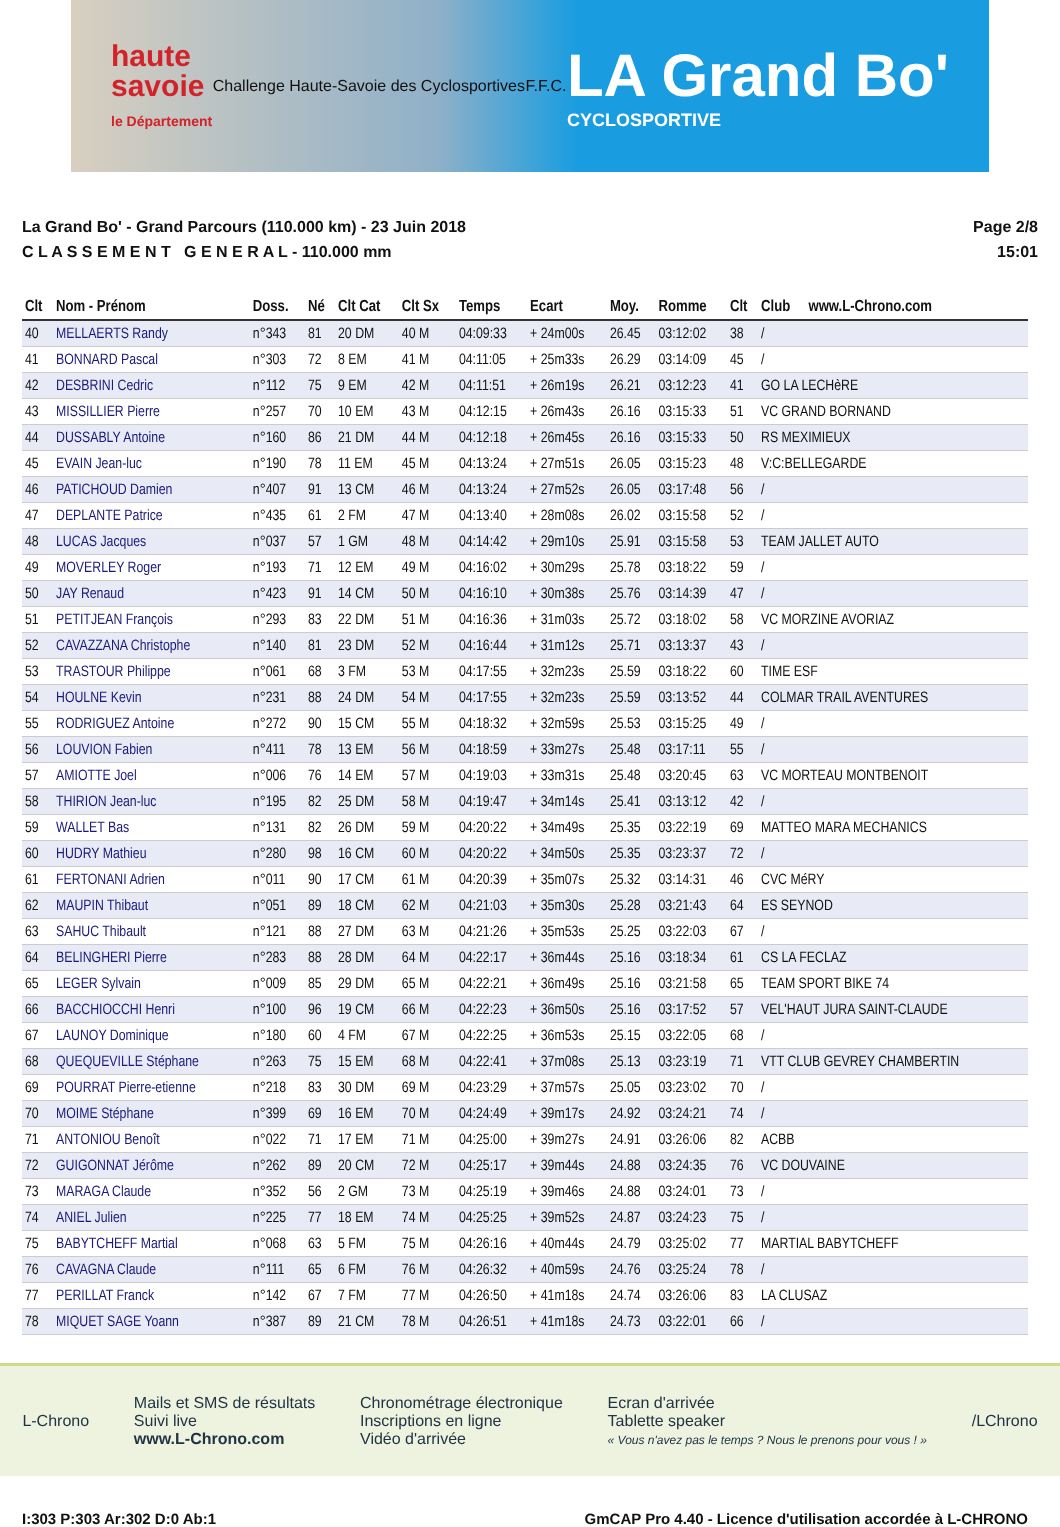haute
savoie
le Département
Challenge Haute-Savoie des Cyclosportives
F.F.C.
LA Grand Bo'
CYCLOSPORTIVE
La Grand Bo' - Grand Parcours (110.000 km) - 23 Juin 2018
C L A S S E M E N T G E N E R A L - 110.000 mm
Page 2/8
15:01
| Clt | Nom - Prénom | Doss. | Né | Clt Cat | Clt Sx | Temps | Ecart | Moy. | Romme | Clt | Club www.L-Chrono.com |
| --- | --- | --- | --- | --- | --- | --- | --- | --- | --- | --- | --- |
| 40 | MELLAERTS Randy | n°343 | 81 | 20 DM | 40 M | 04:09:33 | + 24m00s | 26.45 | 03:12:02 | 38 | / |
| 41 | BONNARD Pascal | n°303 | 72 | 8 EM | 41 M | 04:11:05 | + 25m33s | 26.29 | 03:14:09 | 45 | / |
| 42 | DESBRINI Cedric | n°112 | 75 | 9 EM | 42 M | 04:11:51 | + 26m19s | 26.21 | 03:12:23 | 41 | GO LA LECHèRE |
| 43 | MISSILLIER Pierre | n°257 | 70 | 10 EM | 43 M | 04:12:15 | + 26m43s | 26.16 | 03:15:33 | 51 | VC GRAND BORNAND |
| 44 | DUSSABLY Antoine | n°160 | 86 | 21 DM | 44 M | 04:12:18 | + 26m45s | 26.16 | 03:15:33 | 50 | RS MEXIMIEUX |
| 45 | EVAIN Jean-luc | n°190 | 78 | 11 EM | 45 M | 04:13:24 | + 27m51s | 26.05 | 03:15:23 | 48 | V:C:BELLEGARDE |
| 46 | PATICHOUD Damien | n°407 | 91 | 13 CM | 46 M | 04:13:24 | + 27m52s | 26.05 | 03:17:48 | 56 | / |
| 47 | DEPLANTE Patrice | n°435 | 61 | 2 FM | 47 M | 04:13:40 | + 28m08s | 26.02 | 03:15:58 | 52 | / |
| 48 | LUCAS Jacques | n°037 | 57 | 1 GM | 48 M | 04:14:42 | + 29m10s | 25.91 | 03:15:58 | 53 | TEAM JALLET AUTO |
| 49 | MOVERLEY Roger | n°193 | 71 | 12 EM | 49 M | 04:16:02 | + 30m29s | 25.78 | 03:18:22 | 59 | / |
| 50 | JAY Renaud | n°423 | 91 | 14 CM | 50 M | 04:16:10 | + 30m38s | 25.76 | 03:14:39 | 47 | / |
| 51 | PETITJEAN François | n°293 | 83 | 22 DM | 51 M | 04:16:36 | + 31m03s | 25.72 | 03:18:02 | 58 | VC MORZINE AVORIAZ |
| 52 | CAVAZZANA Christophe | n°140 | 81 | 23 DM | 52 M | 04:16:44 | + 31m12s | 25.71 | 03:13:37 | 43 | / |
| 53 | TRASTOUR Philippe | n°061 | 68 | 3 FM | 53 M | 04:17:55 | + 32m23s | 25.59 | 03:18:22 | 60 | TIME ESF |
| 54 | HOULNE Kevin | n°231 | 88 | 24 DM | 54 M | 04:17:55 | + 32m23s | 25.59 | 03:13:52 | 44 | COLMAR TRAIL AVENTURES |
| 55 | RODRIGUEZ Antoine | n°272 | 90 | 15 CM | 55 M | 04:18:32 | + 32m59s | 25.53 | 03:15:25 | 49 | / |
| 56 | LOUVION Fabien | n°411 | 78 | 13 EM | 56 M | 04:18:59 | + 33m27s | 25.48 | 03:17:11 | 55 | / |
| 57 | AMIOTTE Joel | n°006 | 76 | 14 EM | 57 M | 04:19:03 | + 33m31s | 25.48 | 03:20:45 | 63 | VC MORTEAU MONTBENOIT |
| 58 | THIRION Jean-luc | n°195 | 82 | 25 DM | 58 M | 04:19:47 | + 34m14s | 25.41 | 03:13:12 | 42 | / |
| 59 | WALLET Bas | n°131 | 82 | 26 DM | 59 M | 04:20:22 | + 34m49s | 25.35 | 03:22:19 | 69 | MATTEO MARA MECHANICS |
| 60 | HUDRY Mathieu | n°280 | 98 | 16 CM | 60 M | 04:20:22 | + 34m50s | 25.35 | 03:23:37 | 72 | / |
| 61 | FERTONANI Adrien | n°011 | 90 | 17 CM | 61 M | 04:20:39 | + 35m07s | 25.32 | 03:14:31 | 46 | CVC MéRY |
| 62 | MAUPIN Thibaut | n°051 | 89 | 18 CM | 62 M | 04:21:03 | + 35m30s | 25.28 | 03:21:43 | 64 | ES SEYNOD |
| 63 | SAHUC Thibault | n°121 | 88 | 27 DM | 63 M | 04:21:26 | + 35m53s | 25.25 | 03:22:03 | 67 | / |
| 64 | BELINGHERI Pierre | n°283 | 88 | 28 DM | 64 M | 04:22:17 | + 36m44s | 25.16 | 03:18:34 | 61 | CS LA FECLAZ |
| 65 | LEGER Sylvain | n°009 | 85 | 29 DM | 65 M | 04:22:21 | + 36m49s | 25.16 | 03:21:58 | 65 | TEAM SPORT BIKE 74 |
| 66 | BACCHIOCCHI Henri | n°100 | 96 | 19 CM | 66 M | 04:22:23 | + 36m50s | 25.16 | 03:17:52 | 57 | VEL'HAUT JURA SAINT-CLAUDE |
| 67 | LAUNOY Dominique | n°180 | 60 | 4 FM | 67 M | 04:22:25 | + 36m53s | 25.15 | 03:22:05 | 68 | / |
| 68 | QUEQUEVILLE Stéphane | n°263 | 75 | 15 EM | 68 M | 04:22:41 | + 37m08s | 25.13 | 03:23:19 | 71 | VTT CLUB GEVREY CHAMBERTIN |
| 69 | POURRAT Pierre-etienne | n°218 | 83 | 30 DM | 69 M | 04:23:29 | + 37m57s | 25.05 | 03:23:02 | 70 | / |
| 70 | MOIME Stéphane | n°399 | 69 | 16 EM | 70 M | 04:24:49 | + 39m17s | 24.92 | 03:24:21 | 74 | / |
| 71 | ANTONIOU Benoît | n°022 | 71 | 17 EM | 71 M | 04:25:00 | + 39m27s | 24.91 | 03:26:06 | 82 | ACBB |
| 72 | GUIGONNAT Jérôme | n°262 | 89 | 20 CM | 72 M | 04:25:17 | + 39m44s | 24.88 | 03:24:35 | 76 | VC DOUVAINE |
| 73 | MARAGA Claude | n°352 | 56 | 2 GM | 73 M | 04:25:19 | + 39m46s | 24.88 | 03:24:01 | 73 | / |
| 74 | ANIEL Julien | n°225 | 77 | 18 EM | 74 M | 04:25:25 | + 39m52s | 24.87 | 03:24:23 | 75 | / |
| 75 | BABYTCHEFF Martial | n°068 | 63 | 5 FM | 75 M | 04:26:16 | + 40m44s | 24.79 | 03:25:02 | 77 | MARTIAL BABYTCHEFF |
| 76 | CAVAGNA Claude | n°111 | 65 | 6 FM | 76 M | 04:26:32 | + 40m59s | 24.76 | 03:25:24 | 78 | / |
| 77 | PERILLAT Franck | n°142 | 67 | 7 FM | 77 M | 04:26:50 | + 41m18s | 24.74 | 03:26:06 | 83 | LA CLUSAZ |
| 78 | MIQUET SAGE Yoann | n°387 | 89 | 21 CM | 78 M | 04:26:51 | + 41m18s | 24.73 | 03:22:01 | 66 | / |
L-Chrono
Mails et SMS de résultats
Suivi live
www.L-Chrono.com
Chronométrage électronique
Inscriptions en ligne
Vidéo d'arrivée
Ecran d'arrivée
Tablette speaker
« Vous n'avez pas le temps ? Nous le prenons pour vous ! »
/LChrono
I:303 P:303 Ar:302 D:0 Ab:1 GmCAP Pro 4.40 - Licence d'utilisation accordée à L-CHRONO